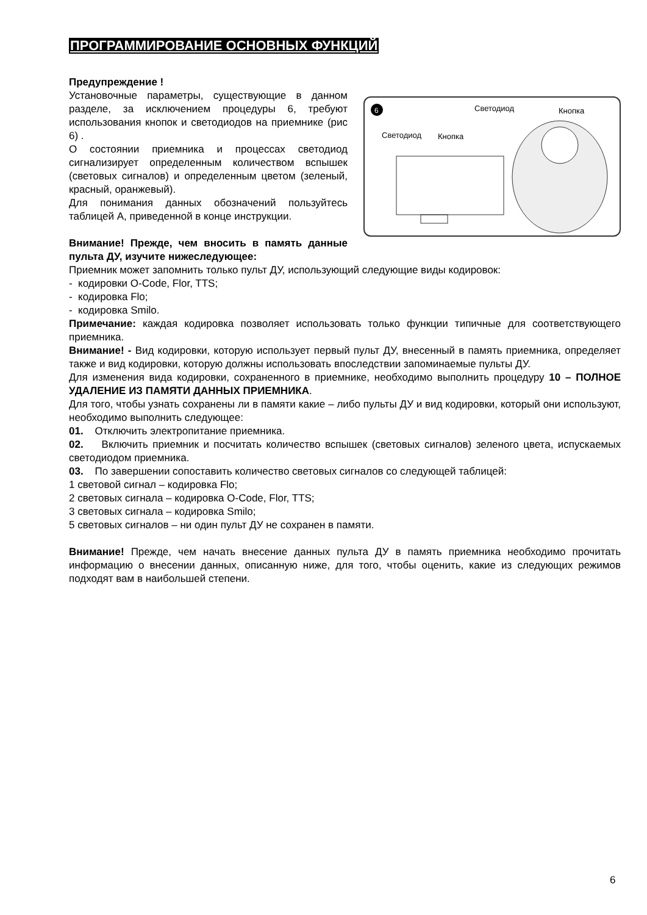ПРОГРАММИРОВАНИЕ ОСНОВНЫХ ФУНКЦИЙ
Предупреждение !
6
Светодиод
Кнопка
Светодиод
Кнопка
Установочные параметры, существующие в данном разделе, за исключением процедуры 6, требуют использования кнопок и светодиодов на приемнике (рис 6) .
О состоянии приемника и процессах светодиод сигнализирует определенным количеством вспышек (световых сигналов) и определенным цветом (зеленый, красный, оранжевый).
Для понимания данных обозначений пользуйтесь таблицей А, приведенной в конце инструкции.
Внимание! Прежде, чем вносить в память данные пульта ДУ, изучите нижеследующее:
Приемник может запомнить только пульт ДУ, использующий следующие виды кодировок:
- кодировки O-Code, Flor, TTS;
- кодировка Flo;
- кодировка Smilo.
Примечание: каждая кодировка позволяет использовать только функции типичные для соответствующего приемника.
Внимание! - Вид кодировки, которую использует первый пульт ДУ, внесенный в память приемника, определяет также и вид кодировки, которую должны использовать впоследствии запоминаемые пульты ДУ.
Для изменения вида кодировки, сохраненного в приемнике, необходимо выполнить процедуру 10 – ПОЛНОЕ УДАЛЕНИЕ ИЗ ПАМЯТИ ДАННЫХ ПРИЕМНИКА.
Для того, чтобы узнать сохранены ли в памяти какие – либо пульты ДУ и вид кодировки, который они используют, необходимо выполнить следующее:
01. Отключить электропитание приемника.
02. Включить приемник и посчитать количество вспышек (световых сигналов) зеленого цвета, испускаемых светодиодом приемника.
03. По завершении сопоставить количество световых сигналов со следующей таблицей:
1 световой сигнал – кодировка Flo;
2 световых сигнала – кодировка O-Code, Flor, TTS;
3 световых сигнала – кодировка Smilo;
5 световых сигналов – ни один пульт ДУ не сохранен в памяти.
Внимание! Прежде, чем начать внесение данных пульта ДУ в память приемника необходимо прочитать информацию о внесении данных, описанную ниже, для того, чтобы оценить, какие из следующих режимов подходят вам в наибольшей степени.
6